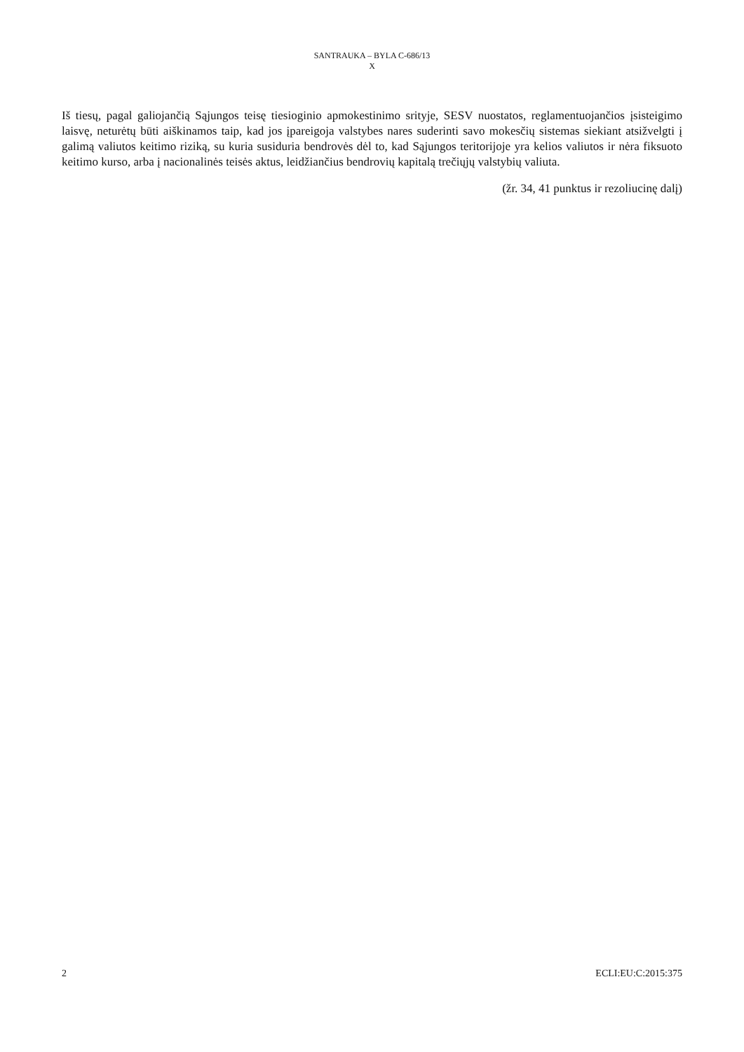SANTRAUKA – BYLA C-686/13
X
Iš tiesų, pagal galiojančią Sąjungos teisę tiesioginio apmokestinimo srityje, SESV nuostatos, reglamentuojančios įsisteigimo laisvę, neturėtų būti aiškinamos taip, kad jos įpareigoja valstybes nares suderinti savo mokesčių sistemas siekiant atsižvelgti į galimą valiutos keitimo riziką, su kuria susiduria bendrovės dėl to, kad Sąjungos teritorijoje yra kelios valiutos ir nėra fiksuoto keitimo kurso, arba į nacionalinės teisės aktus, leidžiančius bendrovių kapitalą trečiųjų valstybių valiuta.
(žr. 34, 41 punktus ir rezoliucinę dalį)
2 ECLI:EU:C:2015:375